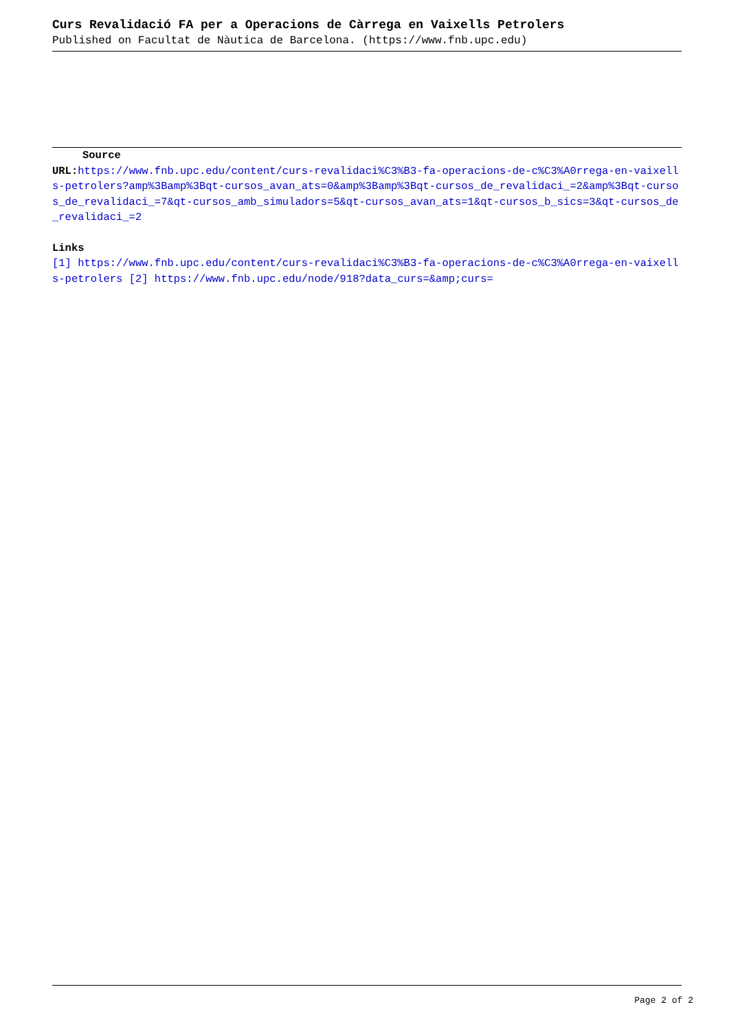Curs Revalidació FA per a Operacions de Càrrega en Vaixells Petrolers
Published on Facultat de Nàutica de Barcelona. (https://www.fnb.upc.edu)
Source
URL: https://www.fnb.upc.edu/content/curs-revalidaci%C3%B3-fa-operacions-de-c%C3%A0rrega-en-vaixells-petrolers?amp%3Bamp%3Bqt-cursos_avan_ats=0&amp%3Bamp%3Bqt-cursos_de_revalidaci_=2&amp%3Bqt-cursos_de_revalidaci_=7&qt-cursos_amb_simuladors=5&qt-cursos_avan_ats=1&qt-cursos_b_sics=3&qt-cursos_de_revalidaci_=2
Links
[1] https://www.fnb.upc.edu/content/curs-revalidaci%C3%B3-fa-operacions-de-c%C3%A0rrega-en-vaixells-petrolers [2] https://www.fnb.upc.edu/node/918?data_curs=&amp;curs=
Page 2 of 2